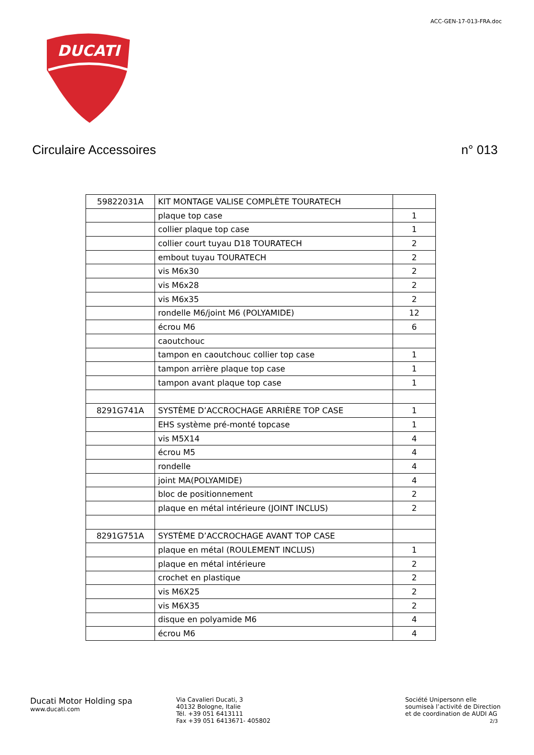ACC-GEN-17-013-FRA.doc
DUCATI
Circulaire Accessoires n° 013
| 59822031A | KIT MONTAGE VALISE COMPLÈTE TOURATECH | |
| | plaque top case | 1 |
| | collier plaque top case | 1 |
| | collier court tuyau D18 TOURATECH | 2 |
| | embout tuyau TOURATECH | 2 |
| | vis M6x30 | 2 |
| | vis M6x28 | 2 |
| | vis M6x35 | 2 |
| | rondelle M6/joint M6 (POLYAMIDE) | 12 |
| | écrou M6 | 6 |
| | caoutchouc | |
| | tampon en caoutchouc collier top case | 1 |
| | tampon arrière plaque top case | 1 |
| | tampon avant plaque top case | 1 |
| 8291G741A | SYSTÈME D’ACCROCHAGE ARRIÈRE TOP CASE | 1 |
| | EHS système pré-monté topcase | 1 |
| | vis M5X14 | 4 |
| | écrou M5 | 4 |
| | rondelle | 4 |
| | joint MA(POLYAMIDE) | 4 |
| | bloc de positionnement | 2 |
| | plaque en métal intérieure (JOINT INCLUS) | 2 |
| 8291G751A | SYSTÈME D’ACCROCHAGE AVANT TOP CASE | |
| | plaque en métal (ROULEMENT INCLUS) | 1 |
| | plaque en métal intérieure | 2 |
| | crochet en plastique | 2 |
| | vis M6X25 | 2 |
| | vis M6X35 | 2 |
| | disque en polyamide M6 | 4 |
| | écrou M6 | 4 |
Ducati Motor Holding spa
www.ducati.com
Via Cavalieri Ducati, 3
40132 Bologne, Italie
Tél. +39 051 6413111
Fax +39 051 6413671- 405802
Société Unipersonn elle
soumiseà l’activité de Direction
et de coordination de AUDI AG
2/3